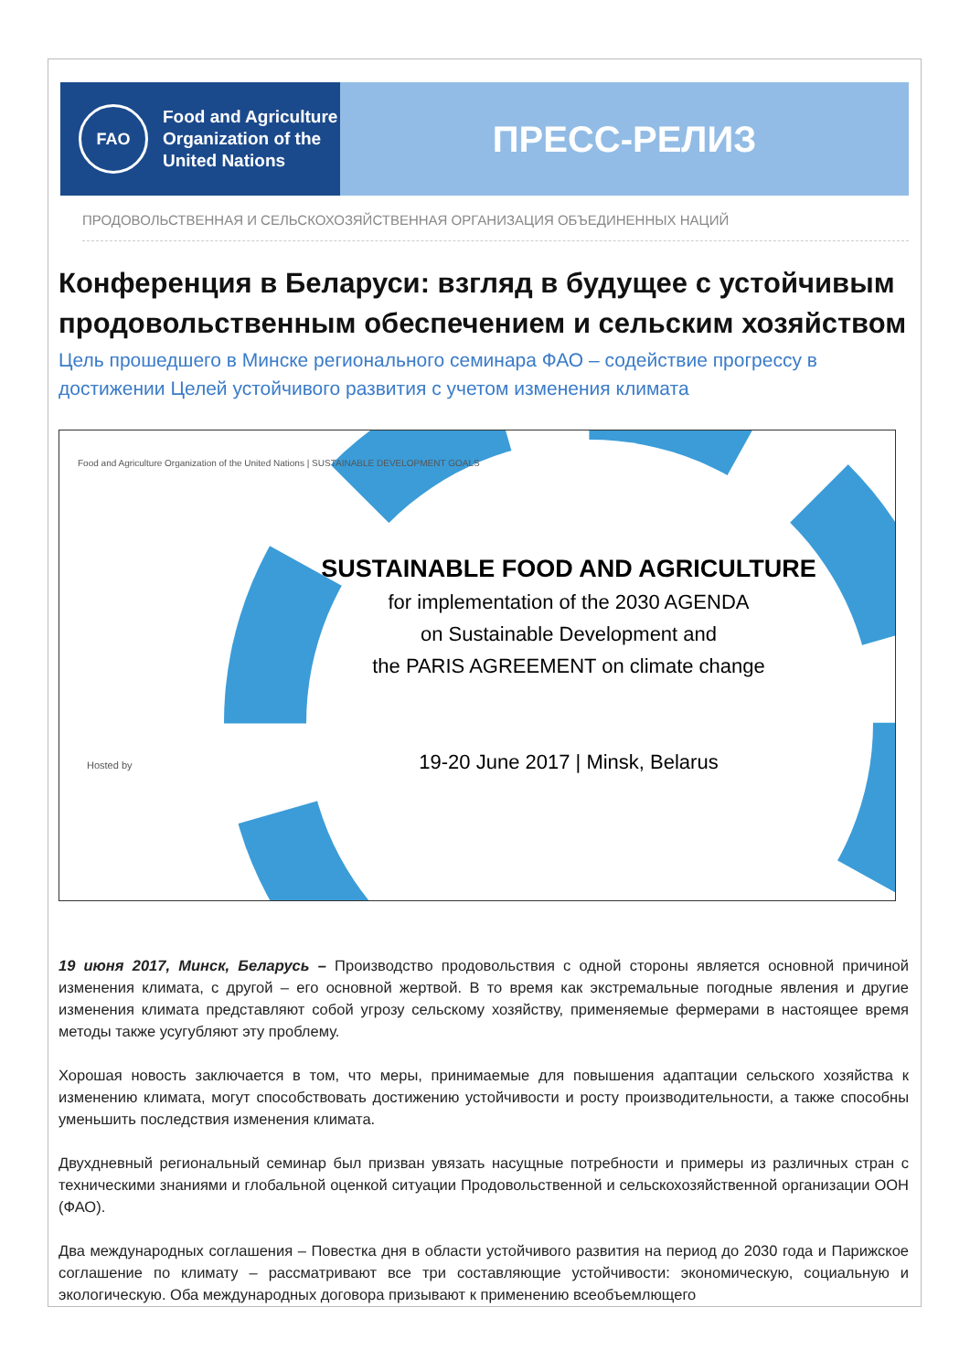FAO
Food and Agriculture
Organization of the
United Nations
ПРЕСС-РЕЛИЗ
ПРОДОВОЛЬСТВЕННАЯ И СЕЛЬСКОХОЗЯЙСТВЕННАЯ ОРГАНИЗАЦИЯ ОБЪЕДИНЕННЫХ НАЦИЙ
Конференция в Беларуси: взгляд в будущее с устойчивым продовольственным обеспечением и сельским хозяйством
Цель прошедшего в Минске регионального семинара ФАО – содействие прогрессу в достижении Целей устойчивого развития с учетом изменения климата
Food and Agriculture Organization of the United Nations | SUSTAINABLE DEVELOPMENT GOALS
SUSTAINABLE FOOD AND AGRICULTURE
for implementation of the 2030 AGENDA
on Sustainable Development and
the PARIS AGREEMENT on climate change
19-20 June 2017 | Minsk, Belarus
Hosted by
19 июня 2017, Минск, Беларусь – Производство продовольствия с одной стороны является основной причиной изменения климата, с другой – его основной жертвой. В то время как экстремальные погодные явления и другие изменения климата представляют собой угрозу сельскому хозяйству, применяемые фермерами в настоящее время методы также усугубляют эту проблему.
Хорошая новость заключается в том, что меры, принимаемые для повышения адаптации сельского хозяйства к изменению климата, могут способствовать достижению устойчивости и росту производительности, а также способны уменьшить последствия изменения климата.
Двухдневный региональный семинар был призван увязать насущные потребности и примеры из различных стран с техническими знаниями и глобальной оценкой ситуации Продовольственной и сельскохозяйственной организации ООН (ФАО).
Два международных соглашения – Повестка дня в области устойчивого развития на период до 2030 года и Парижское соглашение по климату – рассматривают все три составляющие устойчивости: экономическую, социальную и экологическую. Оба международных договора призывают к применению всеобъемлющего